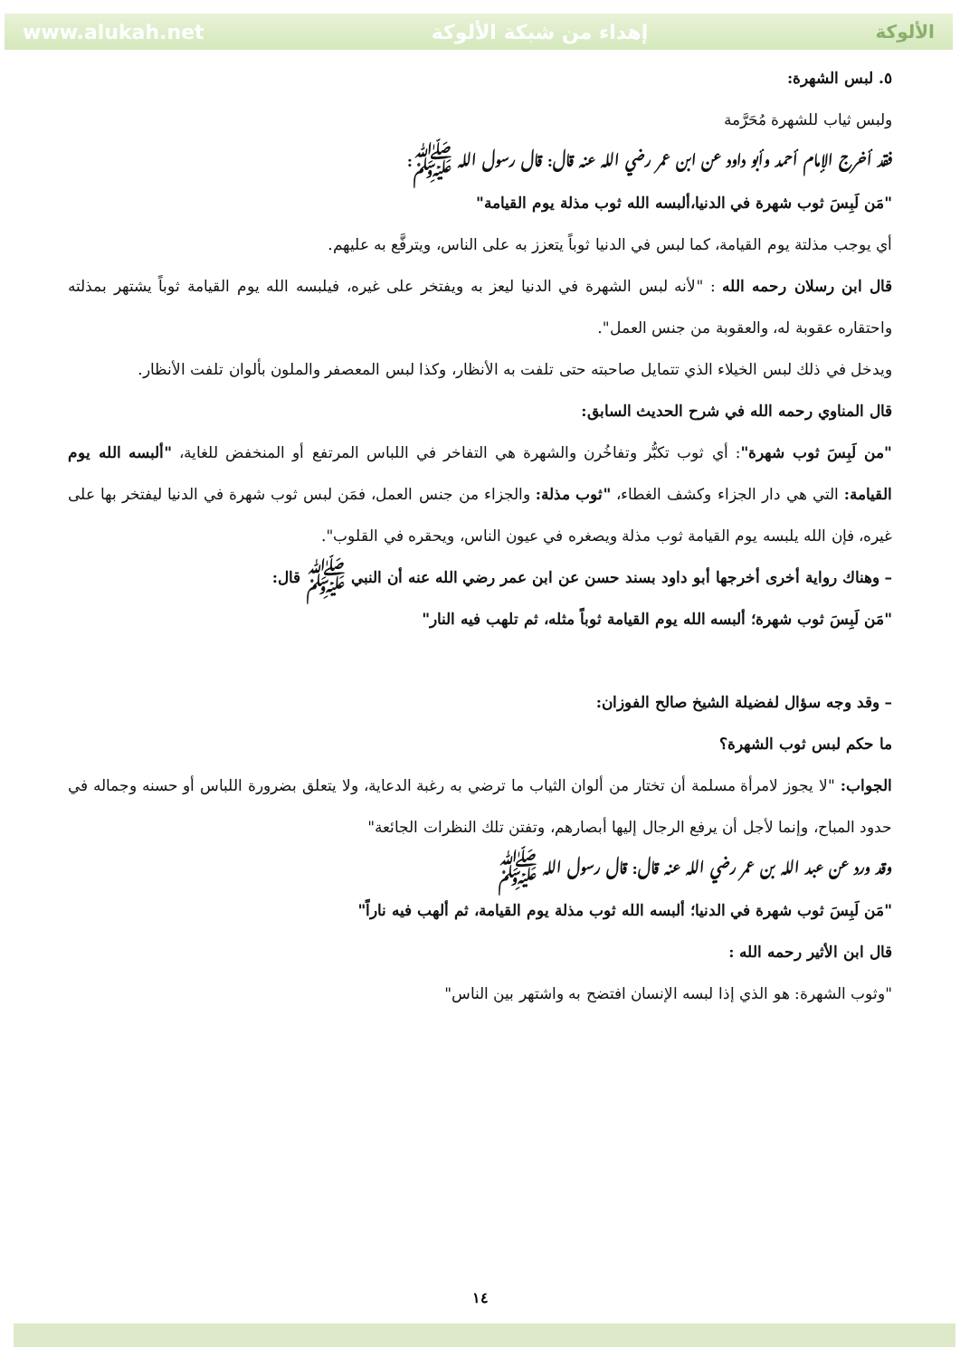www.alukah.net إهداء من شبكة الألوكة الألوكة
٥. لبس الشهرة:
ولبس ثياب للشهرة مُحَرَّمة
فقد أخرج الإمام أحمد وأبو داود عن ابن عمر رضي الله عنه قال: قال رسول الله ﷺ:
"مَن لَبِسَ ثوب شهرة في الدنيا،ألبسه الله ثوب مذلة يوم القيامة"
أي يوجب مذلتة يوم القيامة، كما لبس في الدنيا ثوباً يتعزز به على الناس، ويترفَّع به عليهم.
قال ابن رسلان رحمه الله : "لأنه لبس الشهرة في الدنيا ليعز به ويفتخر على غيره، فيلبسه الله يوم القيامة ثوباً يشتهر بمذلته واحتقاره عقوبة له، والعقوبة من جنس العمل".
ويدخل في ذلك لبس الخيلاء الذي تتمايل صاحبته حتى تلفت به الأنظار، وكذا لبس المعصفر والملون بألوان تلفت الأنظار.
قال المناوي رحمه الله في شرح الحديث السابق:
"من لَبِسَ ثوب شهرة": أي ثوب تكبُّر وتفاخُرن والشهرة هي التفاخر في اللباس المرتفع أو المنخفض للغاية، "ألبسه الله يوم القيامة: التي هي دار الجزاء وكشف الغطاء، "ثوب مذلة: والجزاء من جنس العمل، فمَن لبس ثوب شهرة في الدنيا ليفتخر بها على غيره، فإن الله يلبسه يوم القيامة ثوب مذلة ويصغره في عيون الناس، ويحقره في القلوب".
– وهناك رواية أخرى أخرجها أبو داود بسند حسن عن ابن عمر رضي الله عنه أن النبي ﷺ قال:
"مَن لَبِسَ ثوب شهرة؛ ألبسه الله يوم القيامة ثوباً مثله، ثم تلهب فيه النار"
– وقد وجه سؤال لفضيلة الشيخ صالح الفوزان:
ما حكم لبس ثوب الشهرة؟
الجواب: "لا يجوز لامرأة مسلمة أن تختار من ألوان الثياب ما ترضي به رغبة الدعاية، ولا يتعلق بضرورة اللباس أو حسنه وجماله في حدود المباح، وإنما لأجل أن يرفع الرجال إليها أبصارهم، وتفتن تلك النظرات الجائعة"
وقد ورد عن عبد الله بن عمر رضي الله عنه قال: قال رسول الله ﷺ
"مَن لَبِسَ ثوب شهرة في الدنيا؛ ألبسه الله ثوب مذلة يوم القيامة، ثم ألهب فيه ناراً"
قال ابن الأثير رحمه الله :
"وثوب الشهرة: هو الذي إذا لبسه الإنسان افتضح به واشتهر بين الناس"
١٤